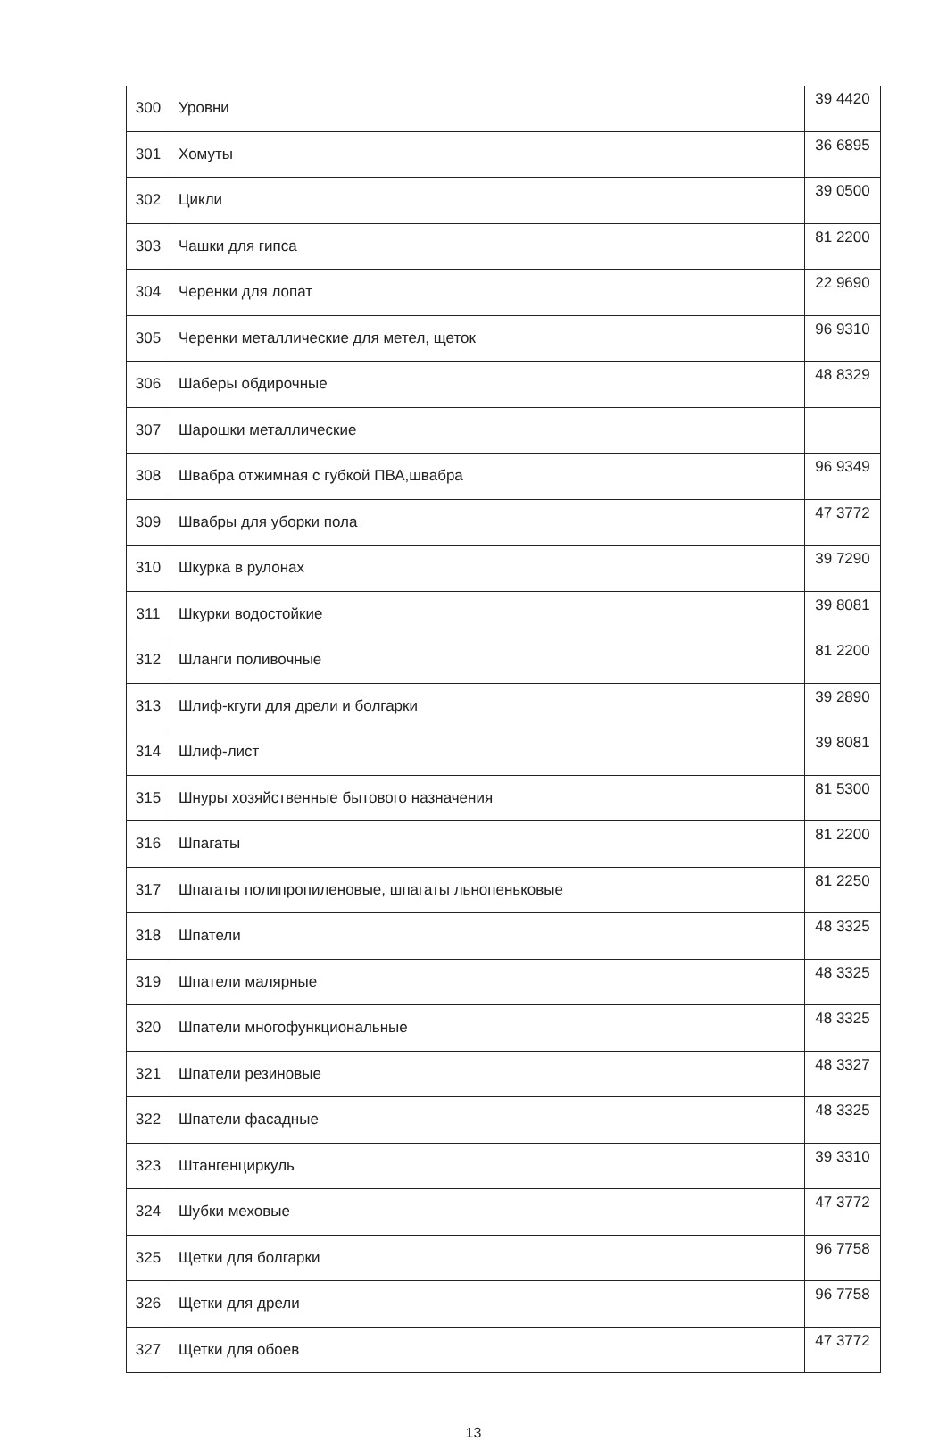| 300 | Уровни | 39 4420 |
| 301 | Хомуты | 36 6895 |
| 302 | Цикли | 39 0500 |
| 303 | Чашки для гипса | 81 2200 |
| 304 | Черенки для лопат | 22 9690 |
| 305 | Черенки металлические для метел, щеток | 96 9310 |
| 306 | Шаберы обдирочные | 48 8329 |
| 307 | Шарошки металлические | |
| 308 | Швабра отжимная с губкой ПВА,швабра | 96 9349 |
| 309 | Швабры для уборки пола | 47 3772 |
| 310 | Шкурка в рулонах | 39 7290 |
| 311 | Шкурки водостойкие | 39 8081 |
| 312 | Шланги поливочные | 81 2200 |
| 313 | Шлиф-кгуги для дрели и болгарки | 39 2890 |
| 314 | Шлиф-лист | 39 8081 |
| 315 | Шнуры хозяйственные бытового назначения | 81 5300 |
| 316 | Шпагаты | 81 2200 |
| 317 | Шпагаты полипропиленовые, шпагаты льнопеньковые | 81 2250 |
| 318 | Шпатели | 48 3325 |
| 319 | Шпатели малярные | 48 3325 |
| 320 | Шпатели многофункциональные | 48 3325 |
| 321 | Шпатели резиновые | 48 3327 |
| 322 | Шпатели фасадные | 48 3325 |
| 323 | Штангенциркуль | 39 3310 |
| 324 | Шубки меховые | 47 3772 |
| 325 | Щетки для болгарки | 96 7758 |
| 326 | Щетки для дрели | 96 7758 |
| 327 | Щетки для обоев | 47 3772 |
13